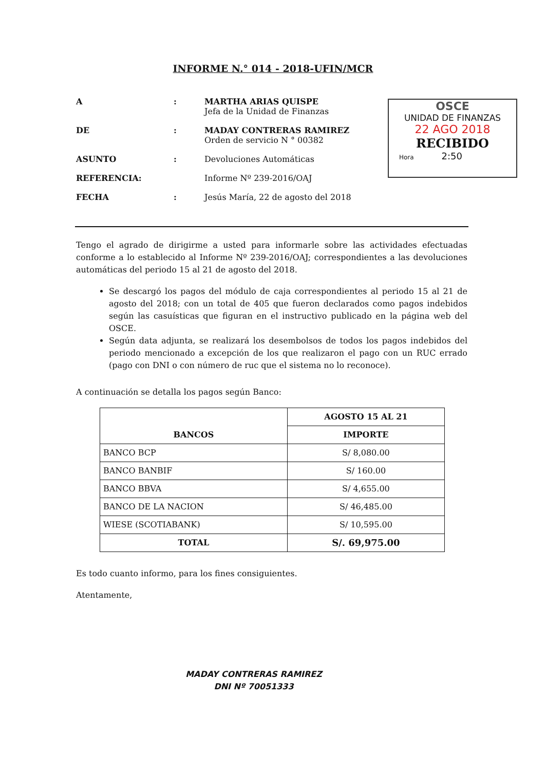INFORME N.° 014 - 2018-UFIN/MCR
A : MARTHA ARIAS QUISPE
Jefa de la Unidad de Finanzas
DE : MADAY CONTRERAS RAMIREZ
Orden de servicio N ° 00382
ASUNTO : Devoluciones Automáticas
REFERENCIA: Informe Nº 239-2016/OAJ
FECHA : Jesús María, 22 de agosto del 2018
OSCE
UNIDAD DE FINANZAS
22 AGO 2018
RECIBIDO
Hora 2:50
Tengo el agrado de dirigirme a usted para informarle sobre las actividades efectuadas conforme a lo establecido al Informe Nº 239-2016/OAJ; correspondientes a las devoluciones automáticas del periodo 15 al 21 de agosto del 2018.
Se descargó los pagos del módulo de caja correspondientes al periodo 15 al 21 de agosto del 2018; con un total de 405 que fueron declarados como pagos indebidos según las casuísticas que figuran en el instructivo publicado en la página web del OSCE.
Según data adjunta, se realizará los desembolsos de todos los pagos indebidos del periodo mencionado a excepción de los que realizaron el pago con un RUC errado (pago con DNI o con número de ruc que el sistema no lo reconoce).
A continuación se detalla los pagos según Banco:
| BANCOS | AGOSTO 15 AL 21 |
| --- | --- |
| | IMPORTE |
| BANCO BCP | S/ 8,080.00 |
| BANCO BANBIF | S/ 160.00 |
| BANCO BBVA | S/ 4,655.00 |
| BANCO DE LA NACION | S/ 46,485.00 |
| WIESE (SCOTIABANK) | S/ 10,595.00 |
| TOTAL | S/. 69,975.00 |
Es todo cuanto informo, para los fines consiguientes.
Atentamente,
MADAY CONTRERAS RAMIREZ
DNI Nº 70051333